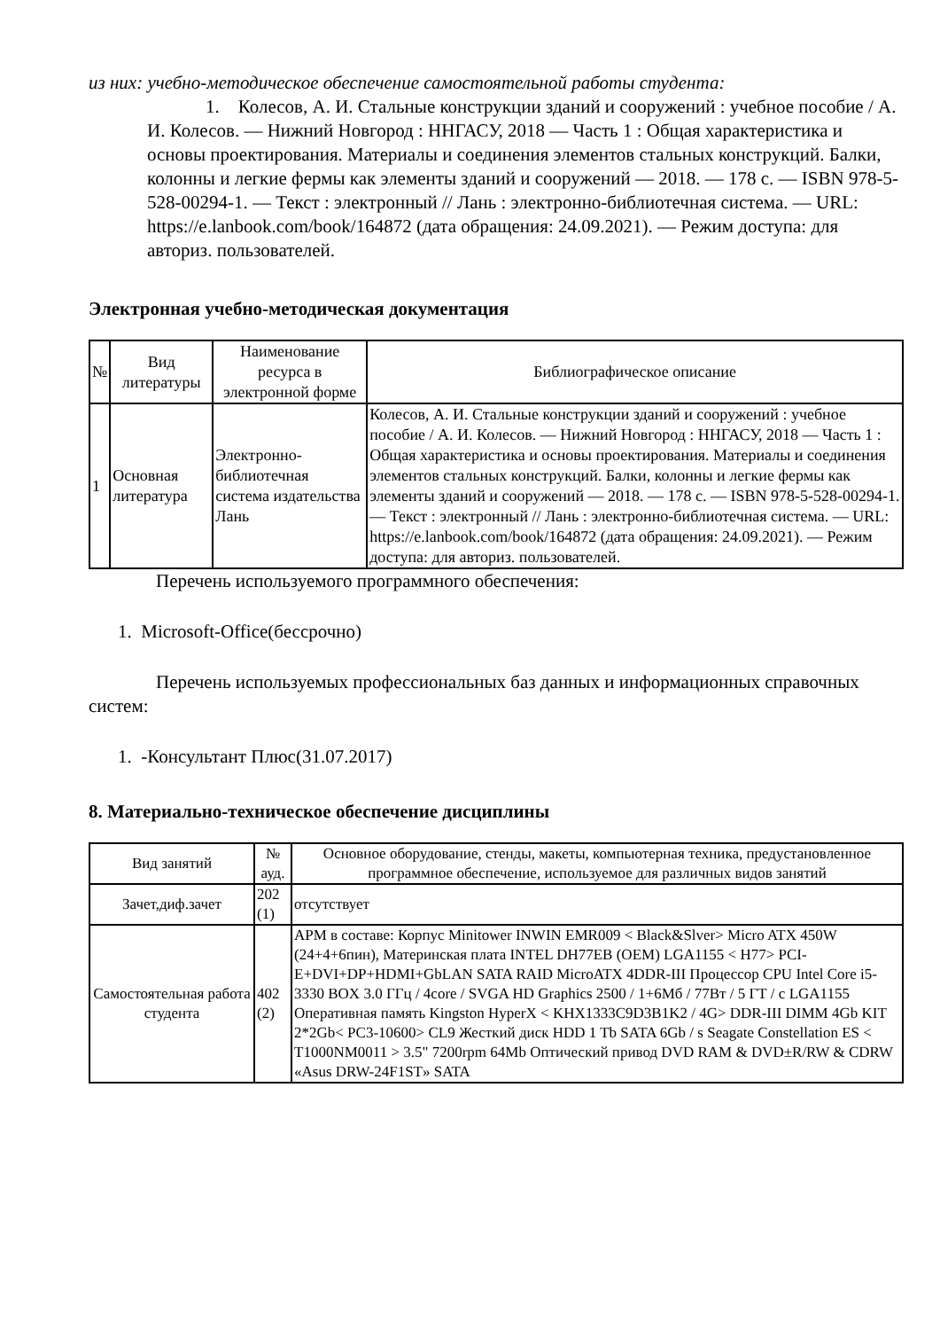из них: учебно-методическое обеспечение самостоятельной работы студента:
1. Колесов, А. И. Стальные конструкции зданий и сооружений : учебное пособие / А. И. Колесов. — Нижний Новгород : ННГАСУ, 2018 — Часть 1 : Общая характеристика и основы проектирования. Материалы и соединения элементов стальных конструкций. Балки, колонны и легкие фермы как элементы зданий и сооружений — 2018. — 178 с. — ISBN 978-5-528-00294-1. — Текст : электронный // Лань : электронно-библиотечная система. — URL: https://e.lanbook.com/book/164872 (дата обращения: 24.09.2021). — Режим доступа: для авториз. пользователей.
Электронная учебно-методическая документация
| № | Вид литературы | Наименование ресурса в электронной форме | Библиографическое описание |
| 1 | Основная литература | Электронно-библиотечная система издательства Лань | Колесов, А. И. Стальные конструкции зданий и сооружений : учебное пособие / А. И. Колесов. — Нижний Новгород : ННГАСУ, 2018 — Часть 1 : Общая характеристика и основы проектирования. Материалы и соединения элементов стальных конструкций. Балки, колонны и легкие фермы как элементы зданий и сооружений — 2018. — 178 с. — ISBN 978-5-528-00294-1. — Текст : электронный // Лань : электронно-библиотечная система. — URL: https://e.lanbook.com/book/164872 (дата обращения: 24.09.2021). — Режим доступа: для авториз. пользователей. |
Перечень используемого программного обеспечения:
1. Microsoft-Office(бессрочно)
Перечень используемых профессиональных баз данных и информационных справочных систем:
1. -Консультант Плюс(31.07.2017)
8. Материально-техническое обеспечение дисциплины
| Вид занятий | № ауд. | Основное оборудование, стенды, макеты, компьютерная техника, предустановленное программное обеспечение, используемое для различных видов занятий |
| Зачет,диф.зачет | 202 (1) | отсутствует |
| Самостоятельная работа студента | 402 (2) | АРМ в составе: Корпус Minitower INWIN EMR009 < Black&Slver> Micro ATX 450W (24+4+6пин), Материнская плата INTEL DH77EB (OEM) LGA1155 < H77> PCI-E+DVI+DP+HDMI+GbLAN SATA RAID MicroATX 4DDR-III Процессор CPU Intel Core i5-3330 BOX 3.0 ГГц / 4core / SVGA HD Graphics 2500 / 1+6Мб / 77Вт / 5 ГТ / с LGA1155 Оперативная память Kingston HyperX < KHX1333C9D3B1K2 / 4G> DDR-III DIMM 4Gb KIT 2*2Gb< PC3-10600> CL9 Жесткий диск HDD 1 Tb SATA 6Gb / s Seagate Constellation ES < T1000NM0011 > 3.5" 7200rpm 64Mb Оптический привод DVD RAM & DVD±R/RW & CDRW «Asus DRW-24F1ST» SATA |